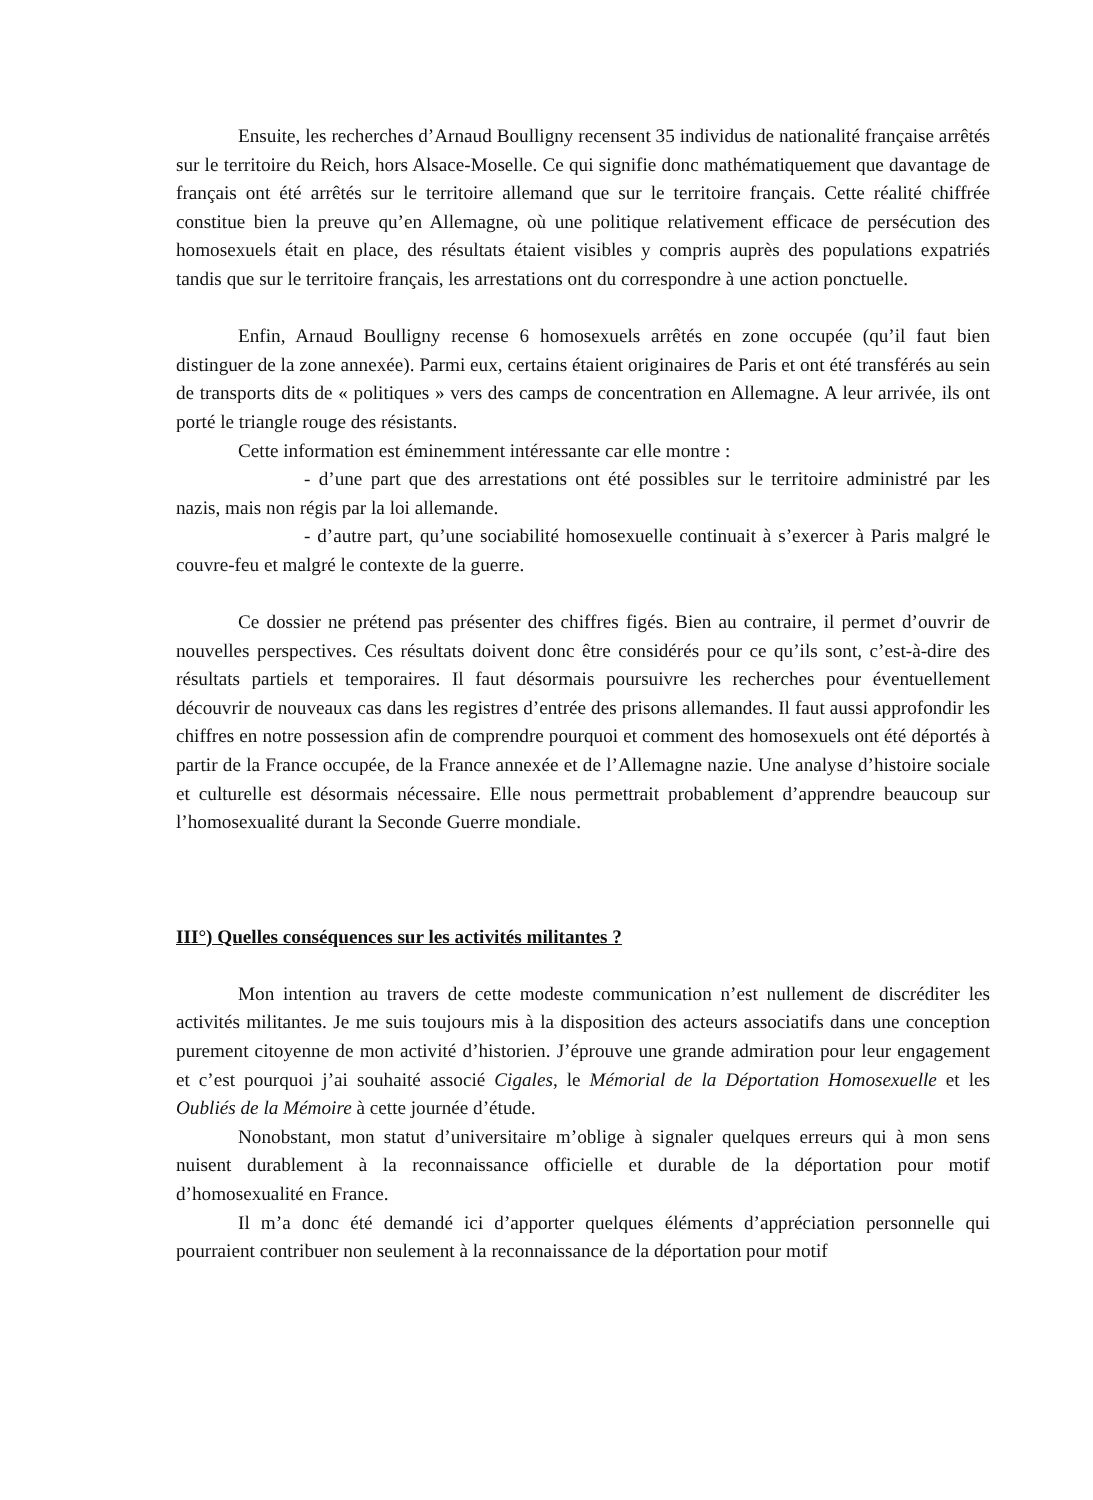Ensuite, les recherches d’Arnaud Boulligny recensent 35 individus de nationalité française arrêtés sur le territoire du Reich, hors Alsace-Moselle. Ce qui signifie donc mathématiquement que davantage de français ont été arrêtés sur le territoire allemand que sur le territoire français. Cette réalité chiffrée constitue bien la preuve qu’en Allemagne, où une politique relativement efficace de persécution des homosexuels était en place, des résultats étaient visibles y compris auprès des populations expatriés tandis que sur le territoire français, les arrestations ont du correspondre à une action ponctuelle.
Enfin, Arnaud Boulligny recense 6 homosexuels arrêtés en zone occupée (qu’il faut bien distinguer de la zone annexée). Parmi eux, certains étaient originaires de Paris et ont été transférés au sein de transports dits de « politiques » vers des camps de concentration en Allemagne. A leur arrivée, ils ont porté le triangle rouge des résistants.
Cette information est éminemment intéressante car elle montre :
- d’une part que des arrestations ont été possibles sur le territoire administré par les nazis, mais non régis par la loi allemande.
- d’autre part, qu’une sociabilité homosexuelle continuait à s’exercer à Paris malgré le couvre-feu et malgré le contexte de la guerre.
Ce dossier ne prétend pas présenter des chiffres figés. Bien au contraire, il permet d’ouvrir de nouvelles perspectives. Ces résultats doivent donc être considérés pour ce qu’ils sont, c’est-à-dire des résultats partiels et temporaires. Il faut désormais poursuivre les recherches pour éventuellement découvrir de nouveaux cas dans les registres d’entrée des prisons allemandes. Il faut aussi approfondir les chiffres en notre possession afin de comprendre pourquoi et comment des homosexuels ont été déportés à partir de la France occupée, de la France annexée et de l’Allemagne nazie. Une analyse d’histoire sociale et culturelle est désormais nécessaire. Elle nous permettrait probablement d’apprendre beaucoup sur l’homosexualité durant la Seconde Guerre mondiale.
III°) Quelles conséquences sur les activités militantes ?
Mon intention au travers de cette modeste communication n’est nullement de discréditer les activités militantes. Je me suis toujours mis à la disposition des acteurs associatifs dans une conception purement citoyenne de mon activité d’historien. J’éprouve une grande admiration pour leur engagement et c’est pourquoi j’ai souhaité associé Cigales, le Mémorial de la Déportation Homosexuelle et les Oubliés de la Mémoire à cette journée d’étude.
Nonobstant, mon statut d’universitaire m’oblige à signaler quelques erreurs qui à mon sens nuisent durablement à la reconnaissance officielle et durable de la déportation pour motif d’homosexualité en France.
Il m’a donc été demandé ici d’apporter quelques éléments d’appréciation personnelle qui pourraient contribuer non seulement à la reconnaissance de la déportation pour motif